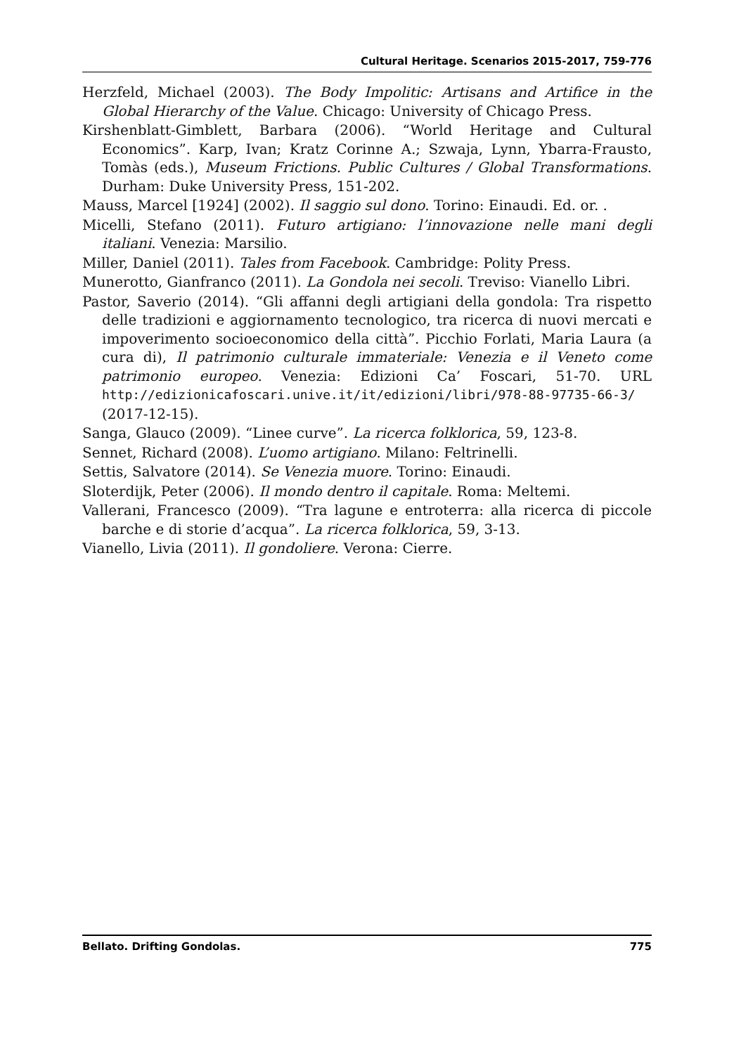Cultural Heritage. Scenarios 2015-2017, 759-776
Herzfeld, Michael (2003). The Body Impolitic: Artisans and Artifice in the Global Hierarchy of the Value. Chicago: University of Chicago Press.
Kirshenblatt-Gimblett, Barbara (2006). “World Heritage and Cultural Economics”. Karp, Ivan; Kratz Corinne A.; Szwaja, Lynn, Ybarra-Frausto, Tomàs (eds.), Museum Frictions. Public Cultures / Global Transformations. Durham: Duke University Press, 151-202.
Mauss, Marcel [1924] (2002). Il saggio sul dono. Torino: Einaudi. Ed. or. .
Micelli, Stefano (2011). Futuro artigiano: l’innovazione nelle mani degli italiani. Venezia: Marsilio.
Miller, Daniel (2011). Tales from Facebook. Cambridge: Polity Press.
Munerotto, Gianfranco (2011). La Gondola nei secoli. Treviso: Vianello Libri.
Pastor, Saverio (2014). “Gli affanni degli artigiani della gondola: Tra rispetto delle tradizioni e aggiornamento tecnologico, tra ricerca di nuovi mercati e impoverimento socioeconomico della città”. Picchio Forlati, Maria Laura (a cura di), Il patrimonio culturale immateriale: Venezia e il Veneto come patrimonio europeo. Venezia: Edizioni Ca’ Foscari, 51-70. URL http://edizionicafoscari.unive.it/it/edizioni/libri/978-88-97735-66-3/ (2017-12-15).
Sanga, Glauco (2009). “Linee curve”. La ricerca folklorica, 59, 123-8.
Sennet, Richard (2008). L’uomo artigiano. Milano: Feltrinelli.
Settis, Salvatore (2014). Se Venezia muore. Torino: Einaudi.
Sloterdijk, Peter (2006). Il mondo dentro il capitale. Roma: Meltemi.
Vallerani, Francesco (2009). “Tra lagune e entroterra: alla ricerca di piccole barche e di storie d’acqua”. La ricerca folklorica, 59, 3-13.
Vianello, Livia (2011). Il gondoliere. Verona: Cierre.
Bellato. Drifting Gondolas. 775